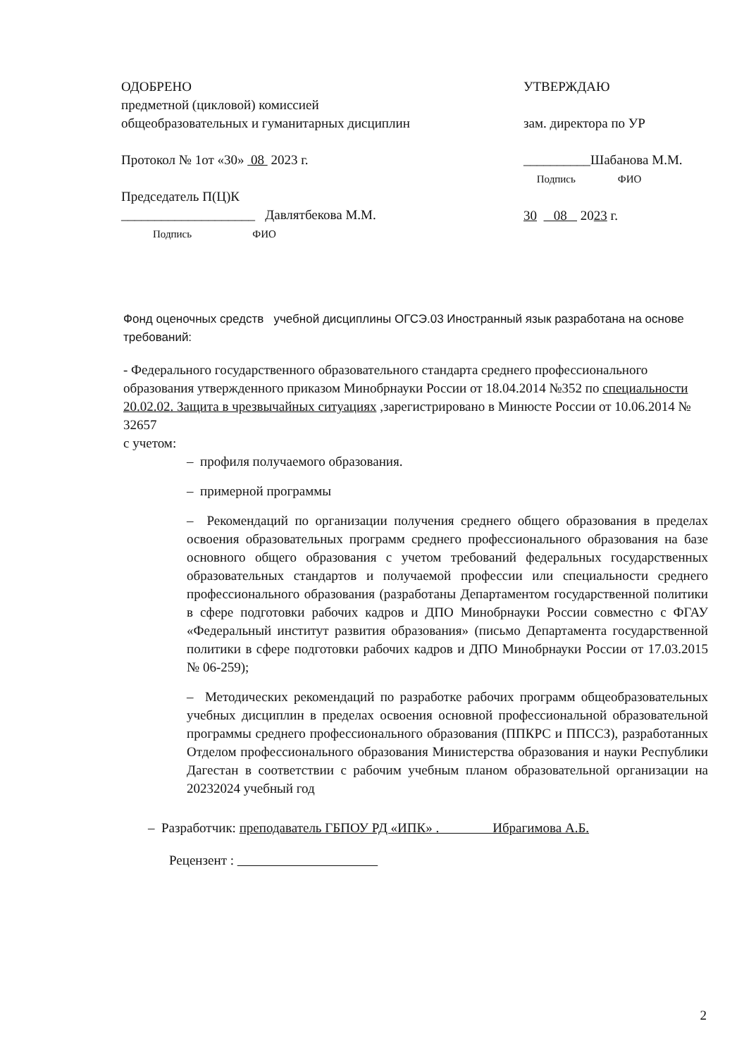ОДОБРЕНО
предметной (цикловой) комиссией
общеобразовательных и гуманитарных дисциплин
Протокол № 1от «30» 08 2023 г.
Председатель П(Ц)К
____________________ Давлятбекова М.М.
Подпись ФИО
УТВЕРЖДАЮ
зам. директора по УР
__________Шабанова М.М.
Подпись ФИО
30 08 2023 г.
Фонд оценочных средств учебной дисциплины ОГСЭ.03 Иностранный язык разработана на основе требований:
- Федерального государственного образовательного стандарта среднего профессионального образования утвержденного приказом Минобрнауки России от 18.04.2014 №352 по специальности 20.02.02. Защита в чрезвычайных ситуациях ,зарегистрировано в Минюсте России от 10.06.2014 № 32657
с учетом:
– профиля получаемого образования.
– примерной программы
– Рекомендаций по организации получения среднего общего образования в пределах освоения образовательных программ среднего профессионального образования на базе основного общего образования с учетом требований федеральных государственных образовательных стандартов и получаемой профессии или специальности среднего профессионального образования (разработаны Департаментом государственной политики в сфере подготовки рабочих кадров и ДПО Минобрнауки России совместно с ФГАУ «Федеральный институт развития образования» (письмо Департамента государственной политики в сфере подготовки рабочих кадров и ДПО Минобрнауки России от 17.03.2015 № 06-259);
– Методических рекомендаций по разработке рабочих программ общеобразовательных учебных дисциплин в пределах освоения основной профессиональной образовательной программы среднего профессионального образования (ППКРС и ППССЗ), разработанных Отделом профессионального образования Министерства образования и науки Республики Дагестан в соответствии с рабочим учебным планом образовательной организации на 20232024 учебный год
– Разработчик: преподаватель ГБПОУ РД «ИПК» . Ибрагимова А.Б.
Рецензент :
2